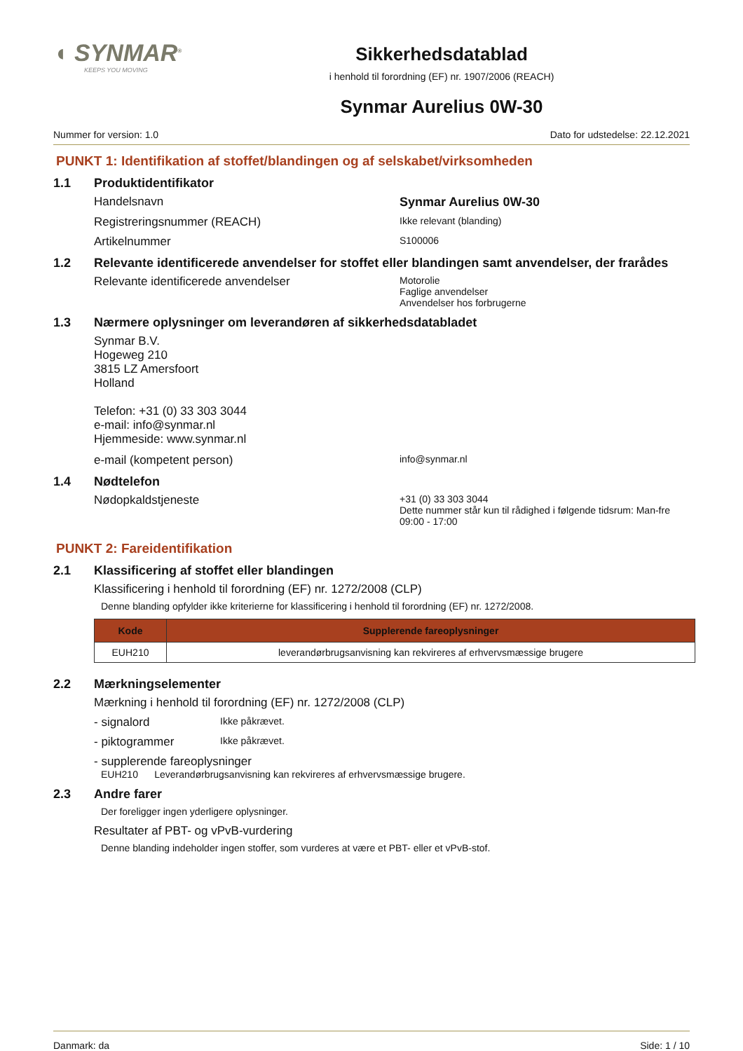◖ SYNMAR<sup>®</sup>
KEEPS YOU MOVING
Sikkerhedsdatablad
i henhold til forordning (EF) nr. 1907/2006 (REACH)
Synmar Aurelius 0W-30
Nummer for version: 1.0 Dato for udstedelse: 22.12.2021
PUNKT 1: Identifikation af stoffet/blandingen og af selskabet/virksomheden
1.1 Produktidentifikator
Handelsnavn Synmar Aurelius 0W-30
Registreringsnummer (REACH)
Ikke relevant (blanding)
Artikelnummer
S100006
1.2 Relevante identificerede anvendelser for stoffet eller blandingen samt anvendelser, der frarådes
Relevante identificerede anvendelser
Motorolie
Faglige anvendelser
Anvendelser hos forbrugerne
1.3 Nærmere oplysninger om leverandøren af sikkerhedsdatabladet
Synmar B.V.
Hogeweg 210
3815 LZ Amersfoort
Holland
Telefon: +31 (0) 33 303 3044
e-mail: info@synmar.nl
Hjemmeside: www.synmar.nl
e-mail (kompetent person)
info@synmar.nl
1.4 Nødtelefon
Nødopkaldstjeneste
+31 (0) 33 303 3044
Dette nummer står kun til rådighed i følgende tidsrum: Man-fre
09:00 - 17:00
PUNKT 2: Fareidentifikation
2.1 Klassificering af stoffet eller blandingen
Klassificering i henhold til forordning (EF) nr. 1272/2008 (CLP)
Denne blanding opfylder ikke kriterierne for klassificering i henhold til forordning (EF) nr. 1272/2008.
| Kode | Supplerende fareoplysninger |
| --- | --- |
| EUH210 | leverandørbrugsanvisning kan rekvireres af erhvervsmæssige brugere |
2.2 Mærkningselementer
Mærkning i henhold til forordning (EF) nr. 1272/2008 (CLP)
- signalord
Ikke påkrævet.
- piktogrammer
Ikke påkrævet.
- supplerende fareoplysninger
EUH210 Leverandørbrugsanvisning kan rekvireres af erhvervsmæssige brugere.
2.3 Andre farer
Der foreligger ingen yderligere oplysninger.
Resultater af PBT- og vPvB-vurdering
Denne blanding indeholder ingen stoffer, som vurderes at være et PBT- eller et vPvB-stof.
Danmark: da Side: 1 / 10